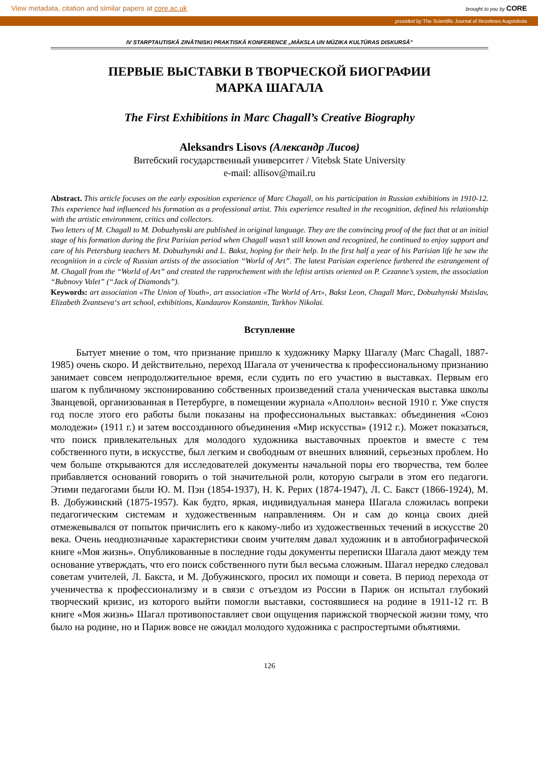View metadata, citation and similar papers at core.ac.uk brought to you by CORE
provided by The Scientific Journal of Rezeknes Augstskola
IV STARPTAUTISKĀ ZINĀTNISKI PRAKTISKĀ KONFERENCE „MĀKSLA UN MŪZIKA KULTŪRAS DISKURSĀ”
ПЕРВЫЕ ВЫСТАВКИ В ТВОРЧЕСКОЙ БИОГРАФИИ
МАРКА ШАГАЛА
The First Exhibitions in Marc Chagall’s Creative Biography
Aleksandrs Lisovs (Александр Лисов)
Витебский государственный университет / Vitebsk State University
e-mail: allisov@mail.ru
Abstract. This article focuses on the early exposition experience of Marc Chagall, on his participation in Russian exhibitions in 1910-12. This experience had influenced his formation as a professional artist. This experience resulted in the recognition, defined his relationship with the artistic environment, critics and collectors.
Two letters of M. Chagall to M. Dobuzhynski are published in original language. They are the convincing proof of the fact that at an initial stage of his formation during the first Parisian period when Chagall wasn’t still known and recognized, he continued to enjoy support and care of his Petersburg teachers M. Dobuzhynski and L. Bakst, hoping for their help. In the first half a year of his Parisian life he saw the recognition in a circle of Russian artists of the association “World of Art”. The latest Parisian experience furthered the estrangement of M. Chagall from the “World of Art” and created the rapprochement with the leftist artists oriented on P. Cezanne’s system, the association “Bubnovy Valet” (“Jack of Diamonds”).
Keywords: art association «The Union of Youth», art association «The World of Art», Bakst Leon, Chagall Marc, Dobuzhynski Mstislav, Elizabeth Zvantseva‘s art school, exhibitions, Kandaurov Konstantin, Tarkhov Nikolai.
Вступление
Бытует мнение о том, что признание пришло к художнику Марку Шагалу (Marc Chagall, 1887-1985) очень скоро. И действительно, переход Шагала от ученичества к профессиональному признанию занимает совсем непродолжительное время, если судить по его участию в выставках. Первым его шагом к публичному экспонированию собственных произведений стала ученическая выставка школы Званцевой, организованная в Петербурге, в помещении журнала «Аполлон» весной 1910 г. Уже спустя год после этого его работы были показаны на профессиональных выставках: объединения «Союз молодежи» (1911 г.) и затем воссозданного объединения «Мир искусства» (1912 г.). Может показаться, что поиск привлекательных для молодого художника выставочных проектов и вместе с тем собственного пути, в искусстве, был легким и свободным от внешних влияний, серьезных проблем. Но чем больше открываются для исследователей документы начальной поры его творчества, тем более прибавляется оснований говорить о той значительной роли, которую сыграли в этом его педагоги. Этими педагогами были Ю. М. Пэн (1854-1937), Н. К. Рерих (1874-1947), Л. С. Бакст (1866-1924), М. В. Добужинский (1875-1957). Как будто, яркая, индивидуальная манера Шагала сложилась вопреки педагогическим системам и художественным направлениям. Он и сам до конца своих дней отмежевывался от попыток причислить его к какому-либо из художественных течений в искусстве 20 века. Очень неоднозначные характеристики своим учителям давал художник и в автобиографической книге «Моя жизнь». Опубликованные в последние годы документы переписки Шагала дают между тем основание утверждать, что его поиск собственного пути был весьма сложным. Шагал нередко следовал советам учителей, Л. Бакста, и М. Добужинского, просил их помощи и совета. В период перехода от ученичества к профессионализму и в связи с отъездом из России в Париж он испытал глубокий творческий кризис, из которого выйти помогли выставки, состоявшиеся на родине в 1911-12 гг. В книге «Моя жизнь» Шагал противопоставляет свои ощущения парижской творческой жизни тому, что было на родине, но и Париж вовсе не ожидал молодого художника с распростертыми объятиями.
126